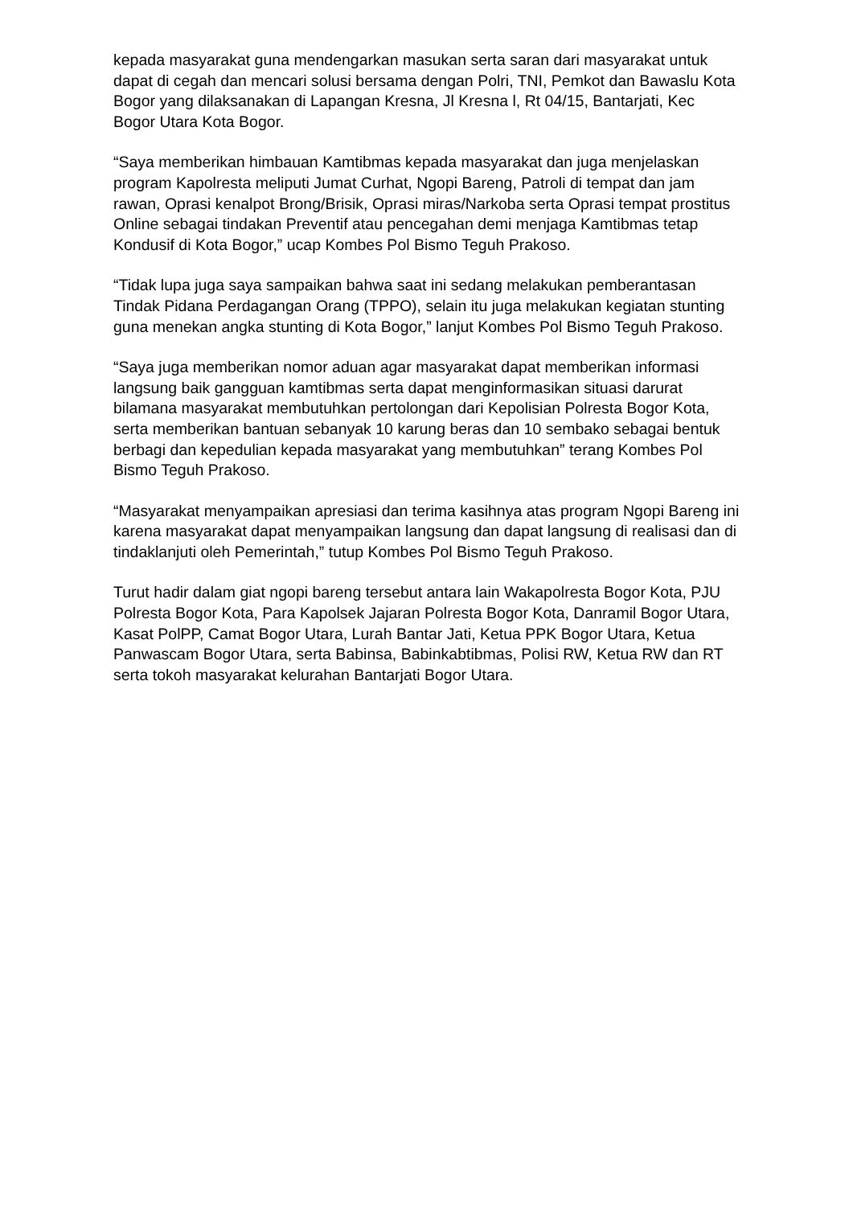kepada masyarakat guna mendengarkan masukan serta saran dari masyarakat untuk dapat di cegah dan mencari solusi bersama dengan Polri, TNI, Pemkot dan Bawaslu Kota Bogor yang dilaksanakan di Lapangan Kresna, Jl Kresna l, Rt 04/15, Bantarjati, Kec Bogor Utara Kota Bogor.
“Saya memberikan himbauan Kamtibmas kepada masyarakat dan juga menjelaskan program Kapolresta meliputi Jumat Curhat, Ngopi Bareng, Patroli di tempat dan jam rawan, Oprasi kenalpot Brong/Brisik, Oprasi miras/Narkoba serta Oprasi tempat prostitus Online sebagai tindakan Preventif atau pencegahan demi menjaga Kamtibmas tetap Kondusif di Kota Bogor,” ucap Kombes Pol Bismo Teguh Prakoso.
“Tidak lupa juga saya sampaikan bahwa saat ini sedang melakukan pemberantasan Tindak Pidana Perdagangan Orang (TPPO), selain itu juga melakukan kegiatan stunting guna menekan angka stunting di Kota Bogor,” lanjut Kombes Pol Bismo Teguh Prakoso.
“Saya juga memberikan nomor aduan agar masyarakat dapat memberikan informasi langsung baik gangguan kamtibmas serta dapat menginformasikan situasi darurat bilamana masyarakat membutuhkan pertolongan dari Kepolisian Polresta Bogor Kota, serta memberikan bantuan sebanyak 10 karung beras dan 10 sembako sebagai bentuk berbagi dan kepedulian kepada masyarakat yang membutuhkan” terang Kombes Pol Bismo Teguh Prakoso.
“Masyarakat menyampaikan apresiasi dan terima kasihnya atas program Ngopi Bareng ini karena masyarakat dapat menyampaikan langsung dan dapat langsung di realisasi dan di tindaklanjuti oleh Pemerintah,” tutup Kombes Pol Bismo Teguh Prakoso.
Turut hadir dalam giat ngopi bareng tersebut antara lain Wakapolresta Bogor Kota, PJU Polresta Bogor Kota, Para Kapolsek Jajaran Polresta Bogor Kota, Danramil Bogor Utara, Kasat PolPP, Camat Bogor Utara, Lurah Bantar Jati, Ketua PPK Bogor Utara, Ketua Panwascam Bogor Utara, serta Babinsa, Babinkabtibmas, Polisi RW, Ketua RW dan RT serta tokoh masyarakat kelurahan Bantarjati Bogor Utara.